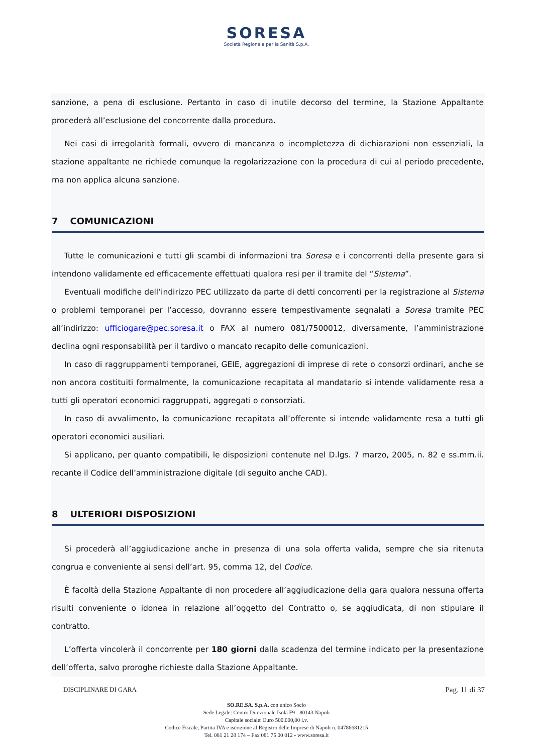SORESA
Società Regionale per la Sanità S.p.A.
sanzione, a pena di esclusione. Pertanto in caso di inutile decorso del termine, la Stazione Appaltante procederà all’esclusione del concorrente dalla procedura.
Nei casi di irregolarità formali, ovvero di mancanza o incompletezza di dichiarazioni non essenziali, la stazione appaltante ne richiede comunque la regolarizzazione con la procedura di cui al periodo precedente, ma non applica alcuna sanzione.
7 COMUNICAZIONI
Tutte le comunicazioni e tutti gli scambi di informazioni tra Soresa e i concorrenti della presente gara si intendono validamente ed efficacemente effettuati qualora resi per il tramite del “Sistema”.
Eventuali modifiche dell’indirizzo PEC utilizzato da parte di detti concorrenti per la registrazione al Sistema o problemi temporanei per l’accesso, dovranno essere tempestivamente segnalati a Soresa tramite PEC all’indirizzo: ufficiogare@pec.soresa.it o FAX al numero 081/7500012, diversamente, l’amministrazione declina ogni responsabilità per il tardivo o mancato recapito delle comunicazioni.
In caso di raggruppamenti temporanei, GEIE, aggregazioni di imprese di rete o consorzi ordinari, anche se non ancora costituiti formalmente, la comunicazione recapitata al mandatario si intende validamente resa a tutti gli operatori economici raggruppati, aggregati o consorziati.
In caso di avvalimento, la comunicazione recapitata all’offerente si intende validamente resa a tutti gli operatori economici ausiliari.
Si applicano, per quanto compatibili, le disposizioni contenute nel D.lgs. 7 marzo, 2005, n. 82 e ss.mm.ii. recante il Codice dell’amministrazione digitale (di seguito anche CAD).
8 ULTERIORI DISPOSIZIONI
Si procederà all’aggiudicazione anche in presenza di una sola offerta valida, sempre che sia ritenuta congrua e conveniente ai sensi dell’art. 95, comma 12, del Codice.
È facoltà della Stazione Appaltante di non procedere all’aggiudicazione della gara qualora nessuna offerta risulti conveniente o idonea in relazione all’oggetto del Contratto o, se aggiudicata, di non stipulare il contratto.
L’offerta vincolerà il concorrente per 180 giorni dalla scadenza del termine indicato per la presentazione dell’offerta, salvo proroghe richieste dalla Stazione Appaltante.
DISCIPLINARE DI GARA Pag. 11 di 37
SO.RE.SA. S.p.A. con unico Socio
Sede Legale: Centro Direzionale Isola F9 - 80143 Napoli
Capitale sociale: Euro 500.000,00 i.v.
Codice Fiscale, Partita IVA e iscrizione al Registro delle Imprese di Napoli n. 04786681215
Tel. 081 21 28 174 – Fax 081 75 00 012 - www.soresa.it